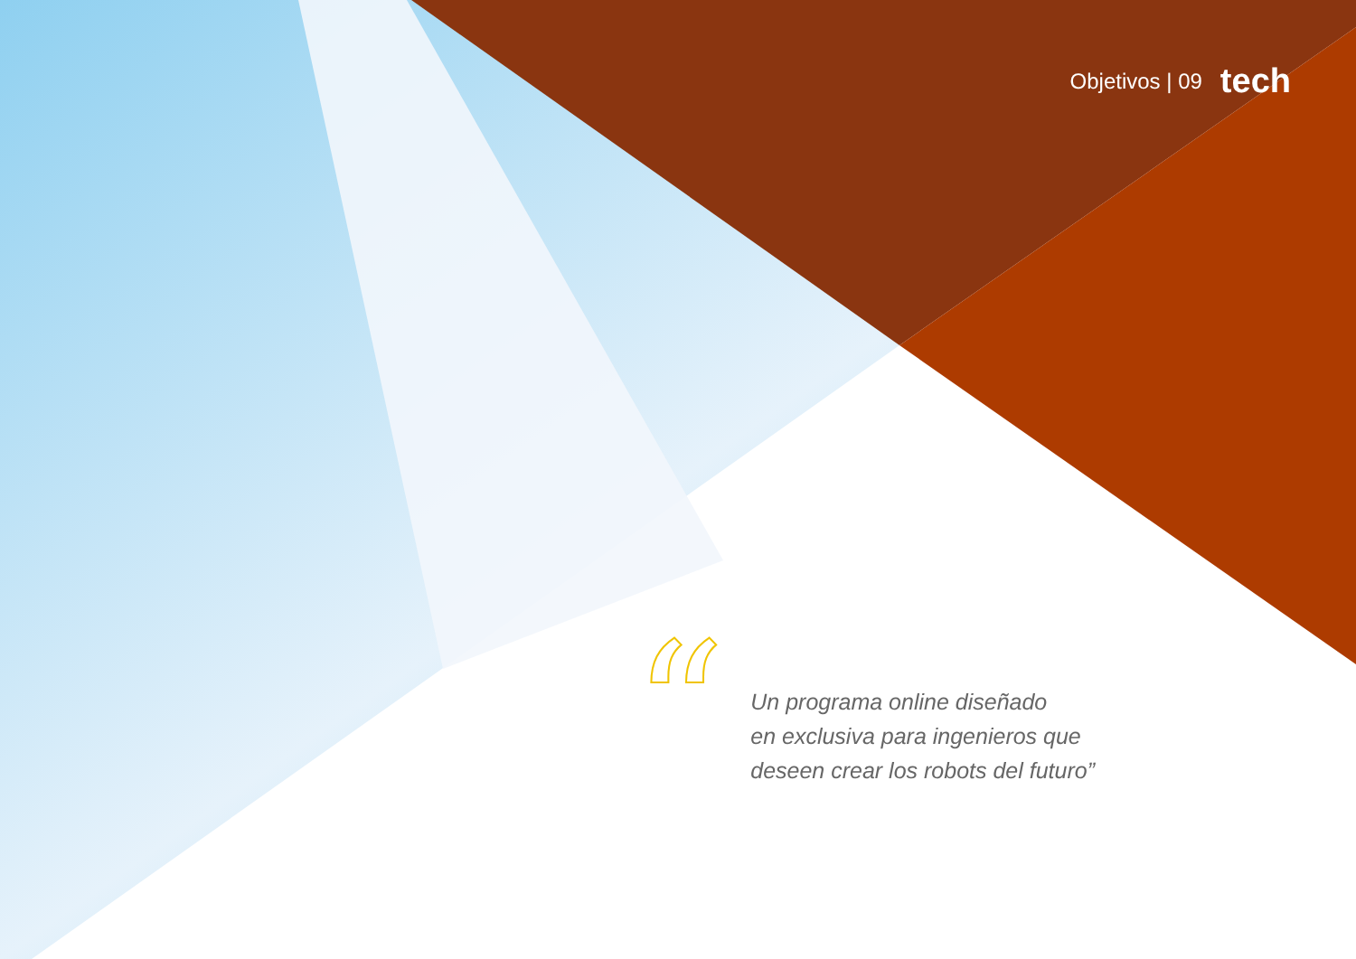Objetivos | 09 tech
“
Un programa online diseñado
en exclusiva para ingenieros que
deseen crear los robots del futuro”